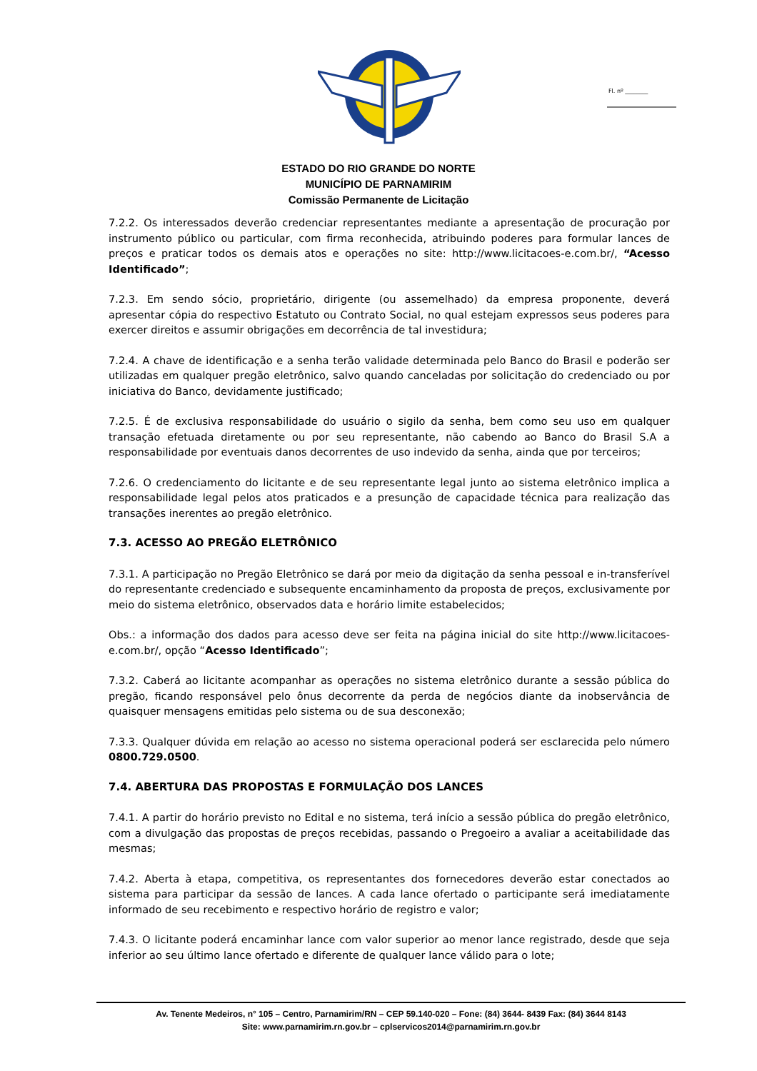Fl. nº ________
ESTADO DO RIO GRANDE DO NORTE
MUNICÍPIO DE PARNAMIRIM
Comissão Permanente de Licitação
7.2.2. Os interessados deverão credenciar representantes mediante a apresentação de procuração por instrumento público ou particular, com firma reconhecida, atribuindo poderes para formular lances de preços e praticar todos os demais atos e operações no site: http://www.licitacoes-e.com.br/, “Acesso Identificado”;
7.2.3. Em sendo sócio, proprietário, dirigente (ou assemelhado) da empresa proponente, deverá apresentar cópia do respectivo Estatuto ou Contrato Social, no qual estejam expressos seus poderes para exercer direitos e assumir obrigações em decorrência de tal investidura;
7.2.4. A chave de identificação e a senha terão validade determinada pelo Banco do Brasil e poderão ser utilizadas em qualquer pregão eletrônico, salvo quando canceladas por solicitação do credenciado ou por iniciativa do Banco, devidamente justificado;
7.2.5. É de exclusiva responsabilidade do usuário o sigilo da senha, bem como seu uso em qualquer transação efetuada diretamente ou por seu representante, não cabendo ao Banco do Brasil S.A a responsabilidade por eventuais danos decorrentes de uso indevido da senha, ainda que por terceiros;
7.2.6. O credenciamento do licitante e de seu representante legal junto ao sistema eletrônico implica a responsabilidade legal pelos atos praticados e a presunção de capacidade técnica para realização das transações inerentes ao pregão eletrônico.
7.3. ACESSO AO PREGÃO ELETRÔNICO
7.3.1. A participação no Pregão Eletrônico se dará por meio da digitação da senha pessoal e in-transferível do representante credenciado e subsequente encaminhamento da proposta de preços, exclusivamente por meio do sistema eletrônico, observados data e horário limite estabelecidos;
Obs.: a informação dos dados para acesso deve ser feita na página inicial do site http://www.licitacoes-e.com.br/, opção “Acesso Identificado”;
7.3.2. Caberá ao licitante acompanhar as operações no sistema eletrônico durante a sessão pública do pregão, ficando responsável pelo ônus decorrente da perda de negócios diante da inobservância de quaisquer mensagens emitidas pelo sistema ou de sua desconexão;
7.3.3. Qualquer dúvida em relação ao acesso no sistema operacional poderá ser esclarecida pelo número 0800.729.0500.
7.4. ABERTURA DAS PROPOSTAS E FORMULAÇÃO DOS LANCES
7.4.1. A partir do horário previsto no Edital e no sistema, terá início a sessão pública do pregão eletrônico, com a divulgação das propostas de preços recebidas, passando o Pregoeiro a avaliar a aceitabilidade das mesmas;
7.4.2. Aberta à etapa, competitiva, os representantes dos fornecedores deverão estar conectados ao sistema para participar da sessão de lances. A cada lance ofertado o participante será imediatamente informado de seu recebimento e respectivo horário de registro e valor;
7.4.3. O licitante poderá encaminhar lance com valor superior ao menor lance registrado, desde que seja inferior ao seu último lance ofertado e diferente de qualquer lance válido para o lote;
Av. Tenente Medeiros, n° 105 – Centro, Parnamirim/RN – CEP 59.140-020 – Fone: (84) 3644- 8439 Fax: (84) 3644 8143
Site: www.parnamirim.rn.gov.br – cplservicos2014@parnamirim.rn.gov.br